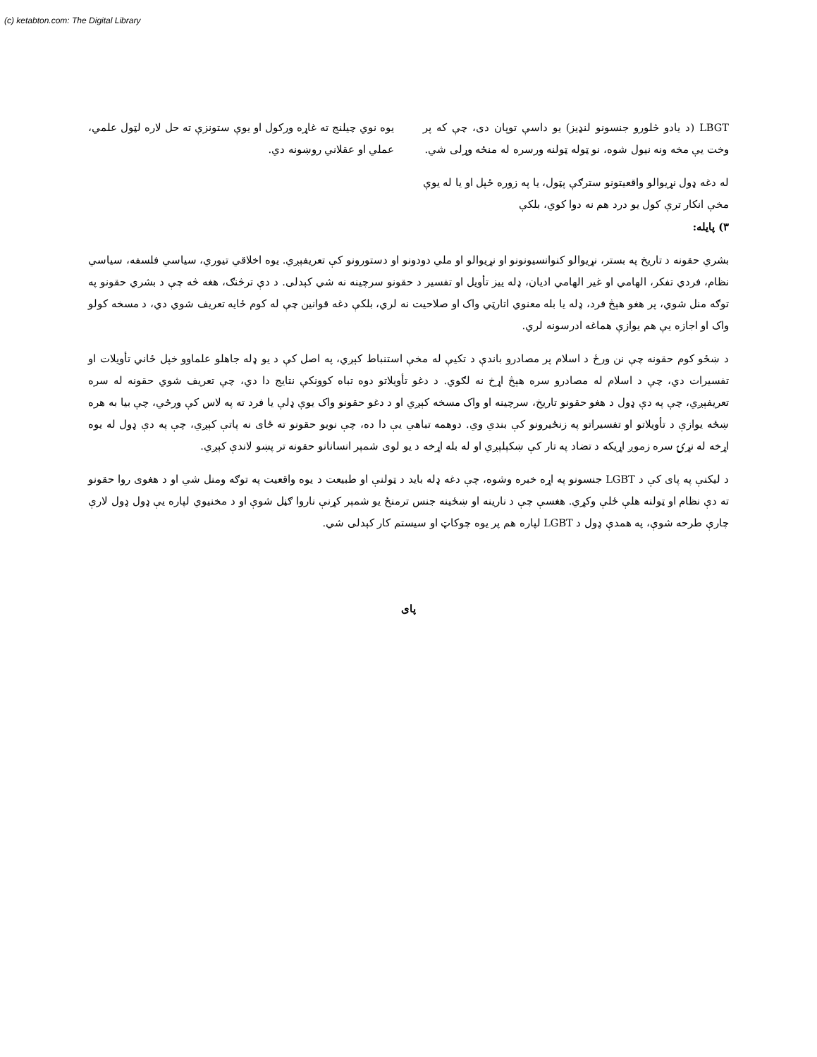(c) ketabton.com: The Digital Library
LBGT (د يادو څلورو جنسونو لنډيز) يو داسې توپان دی، چې که پر وخت يې مخه ونه نيول شوه، نو ټوله ټولنه ورسره له منځه وړلی شي.
له دغه ډول نړيوالو واقعيتونو سترګې پټول، يا په زوره ځپل او يا له يوې مخې انکار ترې کول يو درد هم نه دوا کوي، بلکې
۳) پايله:
يوه نوي چيلنج ته غاړه ورکول او يوې ستونزې ته حل لاره لټول علمي، عملي او عقلاني روښونه دي.
بشري حقونه د تاريخ په بستر، نړيوالو کنوانسيونونو او نړيوالو او ملي دودونو او دستورونو کې تعريفېږي. يوه اخلاقي تيوري، سياسي فلسفه، سياسي نظام، فردي تفکر، الهامي او غير الهامي اديان، ډله ييز تأويل او تفسير د حقونو سرچينه نه شي کېدلی. د دې ترڅنګ، هغه څه چې د بشري حقونو په توګه منل شوي، پر هغو هېڅ فرد، ډله يا بله معنوي اتارټي واک او صلاحيت نه لري، بلکې دغه قوانين چې له کوم ځايه تعريف شوي دي، د مسخه کولو واک او اجازه يې هم يوازې هماغه ادرسونه لري.
د ښځو کوم حقونه چې نن ورځ د اسلام پر مصادرو باندې د تکيې له مخې استنباط کېږي، په اصل کې د يو ډله جاهلو علماوو خپل ځاني تأويلات او تفسيرات دي، چې د اسلام له مصادرو سره هېڅ اړخ نه لګوي. د دغو تأويلاتو دوه تباه کوونکې نتايج دا دي، چې تعريف شوي حقونه له سره تعريفېږي، چې په دې ډول د هغو حقونو تاريخ، سرچينه او واک مسخه کېږي او د دغو حقونو واک يوې ډلې يا فرد ته په لاس کې ورځي، چې بيا به هره ښځه يوازې د تأويلاتو او تفسيراتو په زنځيرونو کې بندي وي. دوهمه تباهي يې دا ده، چې نويو حقونو ته ځای نه پاتې کېږي، چې په دې ډول له يوه اړخه له نړۍ سره زموږ اړيکه د تضاد په تار کې ښکېلېږي او له بله اړخه د يو لوی شمېر انسانانو حقونه تر پښو لاندې کېږي.
د ليکنې په پای کې د LGBT جنسونو په اړه خبره وشوه، چې دغه ډله بايد د ټولنې او طبيعت د يوه واقعيت په توګه ومنل شي او د هغوی روا حقونو ته دې نظام او ټولنه هلې ځلې وکړي. هغسې چې د نارينه او ښځينه جنس ترمنځ يو شمېر کړنې ناروا ګڼل شوې او د مخنيوي لپاره يې ډول ډول لارې چارې طرحه شوې، په همدې ډول د LGBT لپاره هم پر يوه چوکاټ او سيستم کار کېدلی شي.
پای